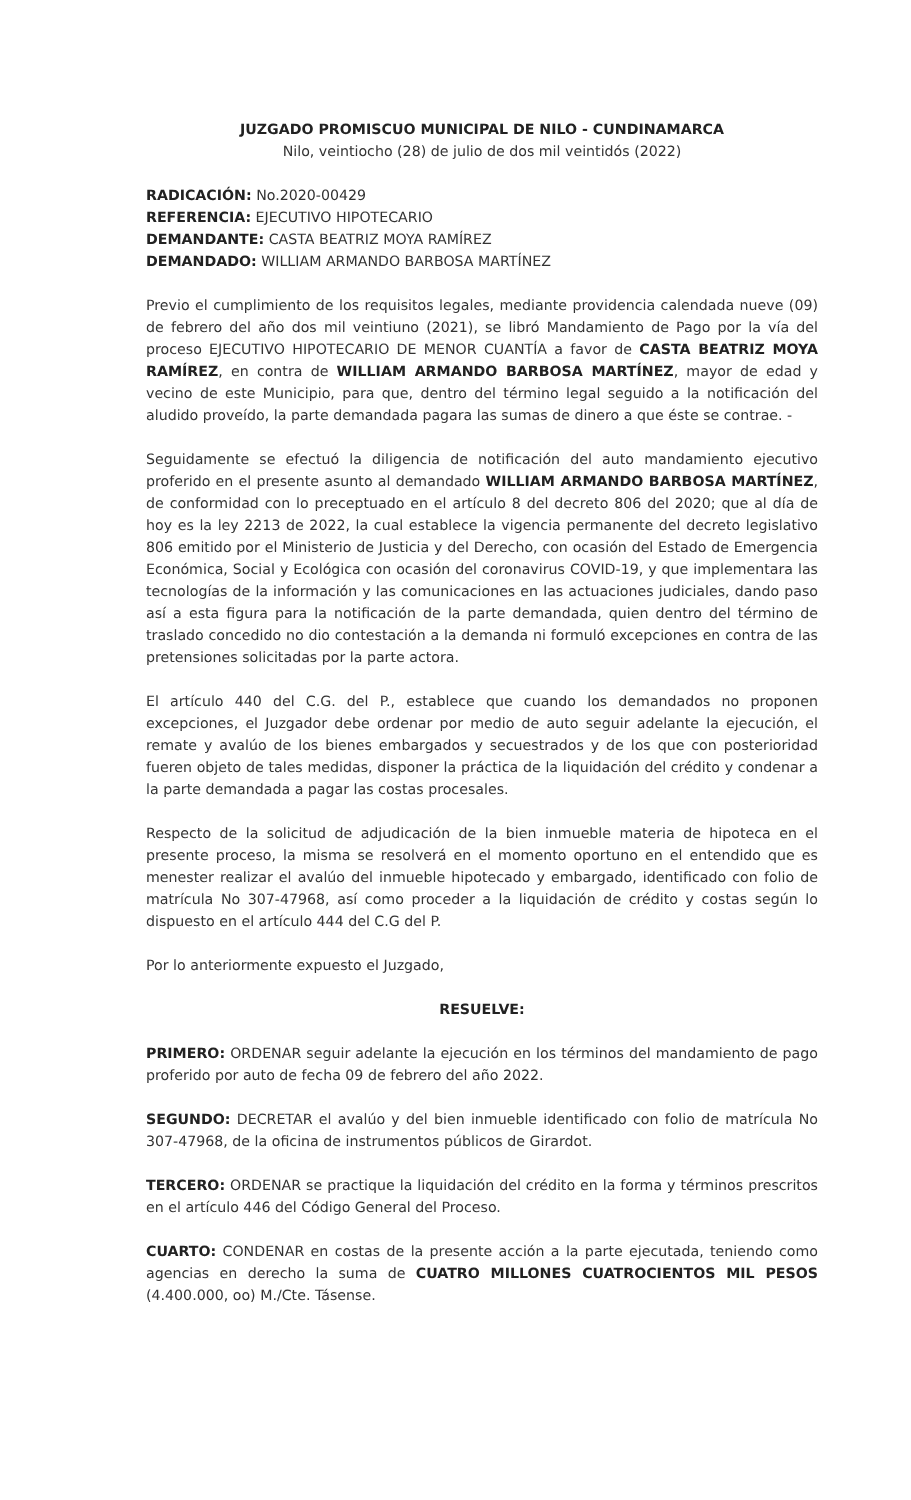JUZGADO PROMISCUO MUNICIPAL DE NILO - CUNDINAMARCA
Nilo, veintiocho (28) de julio de dos mil veintidós (2022)
RADICACIÓN: No.2020-00429
REFERENCIA: EJECUTIVO HIPOTECARIO
DEMANDANTE: CASTA BEATRIZ MOYA RAMÍREZ
DEMANDADO: WILLIAM ARMANDO BARBOSA MARTÍNEZ
Previo el cumplimiento de los requisitos legales, mediante providencia calendada nueve (09) de febrero del año dos mil veintiuno (2021), se libró Mandamiento de Pago por la vía del proceso EJECUTIVO HIPOTECARIO DE MENOR CUANTÍA a favor de CASTA BEATRIZ MOYA RAMÍREZ, en contra de WILLIAM ARMANDO BARBOSA MARTÍNEZ, mayor de edad y vecino de este Municipio, para que, dentro del término legal seguido a la notificación del aludido proveído, la parte demandada pagara las sumas de dinero a que éste se contrae. -
Seguidamente se efectuó la diligencia de notificación del auto mandamiento ejecutivo proferido en el presente asunto al demandado WILLIAM ARMANDO BARBOSA MARTÍNEZ, de conformidad con lo preceptuado en el artículo 8 del decreto 806 del 2020; que al día de hoy es la ley 2213 de 2022, la cual establece la vigencia permanente del decreto legislativo 806 emitido por el Ministerio de Justicia y del Derecho, con ocasión del Estado de Emergencia Económica, Social y Ecológica con ocasión del coronavirus COVID-19, y que implementara las tecnologías de la información y las comunicaciones en las actuaciones judiciales, dando paso así a esta figura para la notificación de la parte demandada, quien dentro del término de traslado concedido no dio contestación a la demanda ni formuló excepciones en contra de las pretensiones solicitadas por la parte actora.
El artículo 440 del C.G. del P., establece que cuando los demandados no proponen excepciones, el Juzgador debe ordenar por medio de auto seguir adelante la ejecución, el remate y avalúo de los bienes embargados y secuestrados y de los que con posterioridad fueren objeto de tales medidas, disponer la práctica de la liquidación del crédito y condenar a la parte demandada a pagar las costas procesales.
Respecto de la solicitud de adjudicación de la bien inmueble materia de hipoteca en el presente proceso, la misma se resolverá en el momento oportuno en el entendido que es menester realizar el avalúo del inmueble hipotecado y embargado, identificado con folio de matrícula No 307-47968, así como proceder a la liquidación de crédito y costas según lo dispuesto en el artículo 444 del C.G del P.
Por lo anteriormente expuesto el Juzgado,
RESUELVE:
PRIMERO: ORDENAR seguir adelante la ejecución en los términos del mandamiento de pago proferido por auto de fecha 09 de febrero del año 2022.
SEGUNDO: DECRETAR el avalúo y del bien inmueble identificado con folio de matrícula No 307-47968, de la oficina de instrumentos públicos de Girardot.
TERCERO: ORDENAR se practique la liquidación del crédito en la forma y términos prescritos en el artículo 446 del Código General del Proceso.
CUARTO: CONDENAR en costas de la presente acción a la parte ejecutada, teniendo como agencias en derecho la suma de CUATRO MILLONES CUATROCIENTOS MIL PESOS (4.400.000, oo) M./Cte. Tásense.